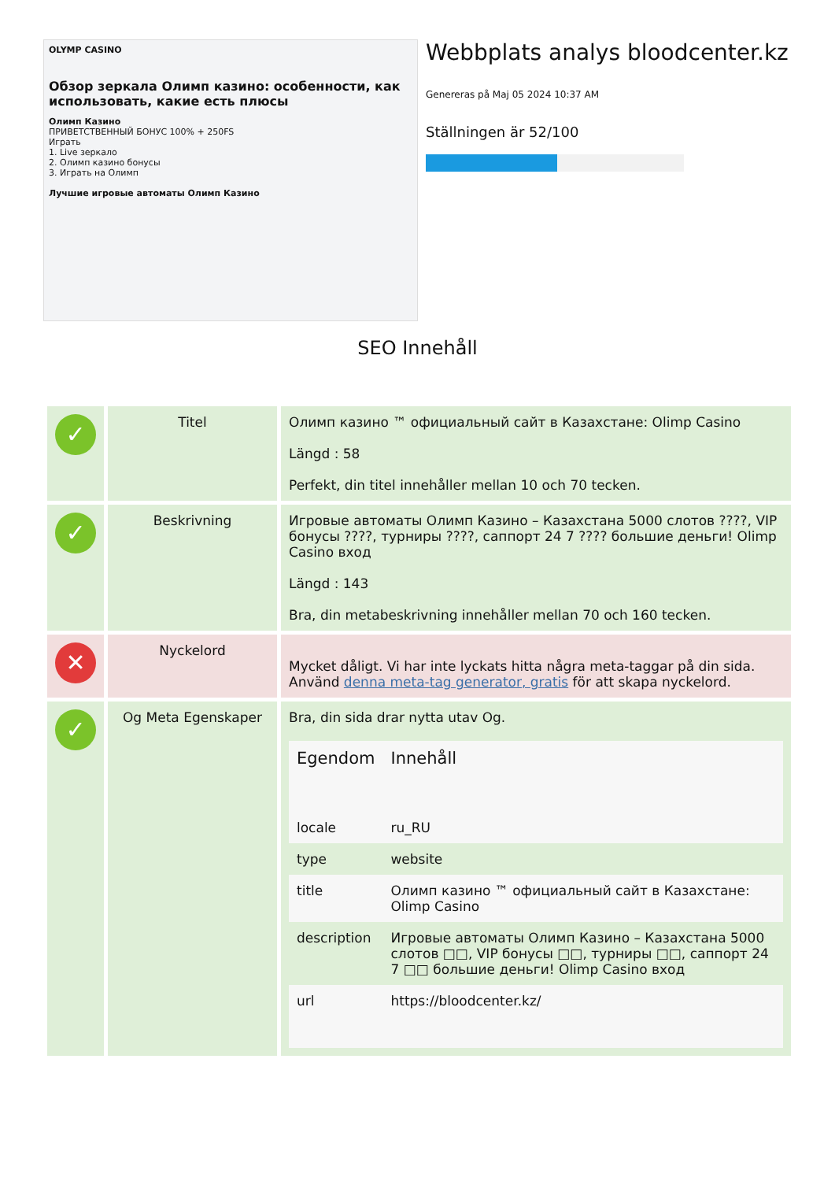OLYMP CASINO
Обзор зеркала Олимп казино: особенности, как использовать, какие есть плюсы
Олимп Казино
ПРИВЕТСТВЕННЫЙ БОНУС 100% + 250FS
Играть
1. Live зеркало
2. Олимп казино бонусы
3. Играть на Олимп
Лучшие игровые автоматы Олимп Казино
Webbplats analys bloodcenter.kz
Genereras på Maj 05 2024 10:37 AM
Ställningen är 52/100
SEO Innehåll
| ✓ | Titel | Олимп казино ™ официальный сайт в Казахстане: Olimp Casino Längd : 58 Perfekt, din titel innehåller mellan 10 och 70 tecken. |
| ✓ | Beskrivning | Игровые автоматы Олимп Казино – Казахстана 5000 слотов ????, VIP бонусы ????, турниры ????, саппорт 24 7 ???? большие деньги! Olimp Casino вход Längd : 143 Bra, din metabeskrivning innehåller mellan 70 och 160 tecken. |
| ✕ | Nyckelord | Mycket dåligt. Vi har inte lyckats hitta några meta-taggar på din sida. Använd denna meta-tag generator, gratis för att skapa nyckelord. |
| ✓ | Og Meta Egenskaper | Bra, din sida drar nytta utav Og. / Egendom / Innehåll / / --- / --- / / locale / ru_RU / / type / website / / title / Олимп казино ™ официальный сайт в Казахстане: Olimp Casino / / description / Игровые автоматы Олимп Казино – Казахстана 5000 слотов □□, VIP бонусы □□, турниры □□, саппорт 24 7 □□ большие деньги! Olimp Casino вход / / url / https://bloodcenter.kz/ / |